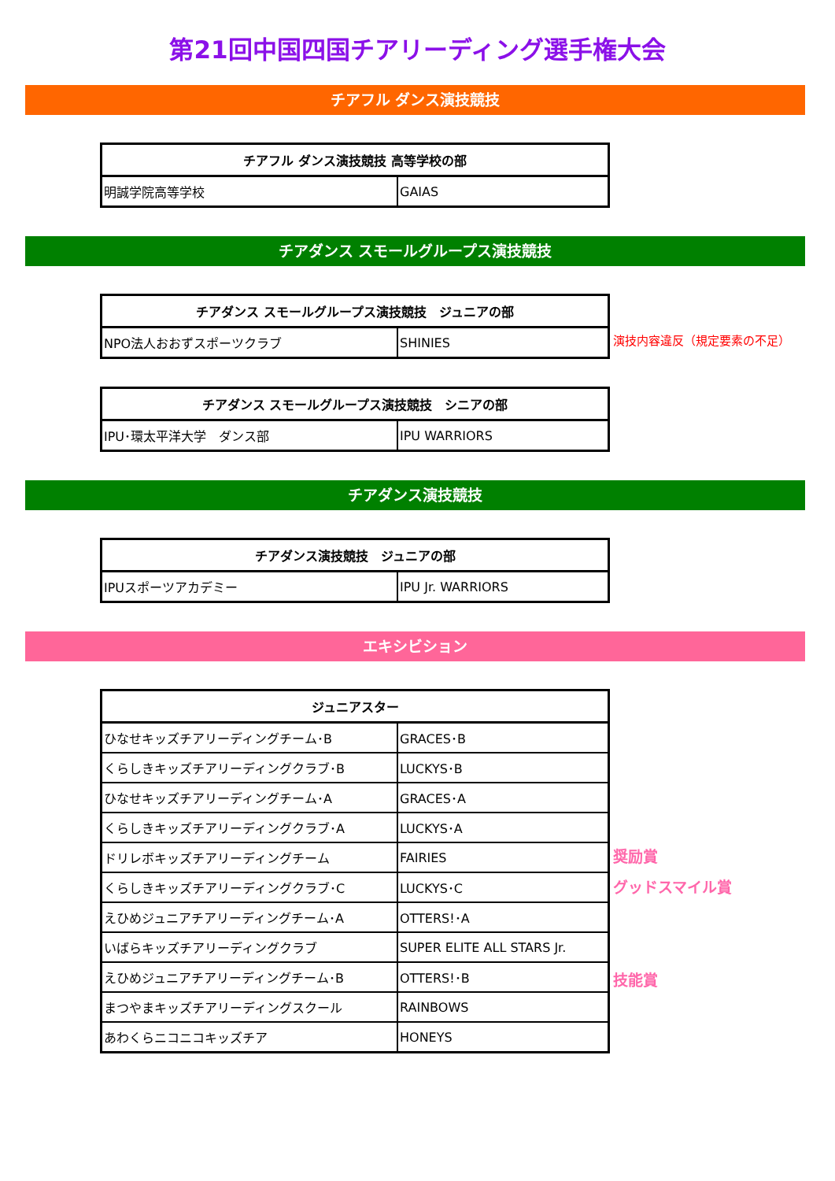第21回中国四国チアリーディング選手権大会
チアフル ダンス演技競技
| チアフル ダンス演技競技 高等学校の部 | |
| --- | --- |
| 明誠学院高等学校 | GAIAS |
チアダンス スモールグループス演技競技
| チアダンス スモールグループス演技競技 ジュニアの部 | |
| --- | --- |
| NPO法人おおずスポーツクラブ | SHINIES |
演技内容違反（規定要素の不足）
| チアダンス スモールグループス演技競技 シニアの部 | |
| --- | --- |
| IPU･環太平洋大学 ダンス部 | IPU WARRIORS |
チアダンス演技競技
| チアダンス演技競技 ジュニアの部 | |
| --- | --- |
| IPUスポーツアカデミー | IPU Jr. WARRIORS |
エキシビション
| ジュニアスター | |
| --- | --- |
| ひなせキッズチアリーディングチーム･B | GRACES･B |
| くらしきキッズチアリーディングクラブ･B | LUCKYS･B |
| ひなせキッズチアリーディングチーム･A | GRACES･A |
| くらしきキッズチアリーディングクラブ･A | LUCKYS･A |
| ドリレボキッズチアリーディングチーム | FAIRIES |
| くらしきキッズチアリーディングクラブ･C | LUCKYS･C |
| えひめジュニアチアリーディングチーム･A | OTTERS!･A |
| いばらキッズチアリーディングクラブ | SUPER ELITE ALL STARS Jr. |
| えひめジュニアチアリーディングチーム･B | OTTERS!･B |
| まつやまキッズチアリーディングスクール | RAINBOWS |
| あわくらニコニコキッズチア | HONEYS |
奨励賞
グッドスマイル賞
技能賞